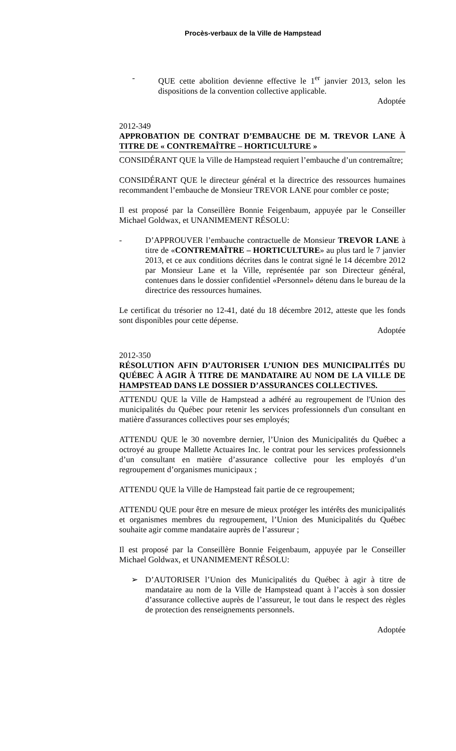Procès-verbaux de la Ville de Hampstead
- QUE cette abolition devienne effective le 1<sup>er</sup> janvier 2013, selon les dispositions de la convention collective applicable.
Adoptée
2012-349
APPROBATION DE CONTRAT D’EMBAUCHE DE M. TREVOR LANE À TITRE DE « CONTREMAÎTRE – HORTICULTURE »
CONSIDÉRANT QUE la Ville de Hampstead requiert l’embauche d’un contremaître;
CONSIDÉRANT QUE le directeur général et la directrice des ressources humaines recommandent l’embauche de Monsieur TREVOR LANE pour combler ce poste;
Il est proposé par la Conseillère Bonnie Feigenbaum, appuyée par le Conseiller Michael Goldwax, et UNANIMEMENT RÉSOLU:
- D’APPROUVER l’embauche contractuelle de Monsieur TREVOR LANE à titre de «CONTREMAÎTRE – HORTICULTURE» au plus tard le 7 janvier 2013, et ce aux conditions décrites dans le contrat signé le 14 décembre 2012 par Monsieur Lane et la Ville, représentée par son Directeur général, contenues dans le dossier confidentiel «Personnel» détenu dans le bureau de la directrice des ressources humaines.
Le certificat du trésorier no 12-41, daté du 18 décembre 2012, atteste que les fonds sont disponibles pour cette dépense.
Adoptée
2012-350
RÉSOLUTION AFIN D’AUTORISER L’UNION DES MUNICIPALITÉS DU QUÉBEC À AGIR À TITRE DE MANDATAIRE AU NOM DE LA VILLE DE HAMPSTEAD DANS LE DOSSIER D’ASSURANCES COLLECTIVES.
ATTENDU QUE la Ville de Hampstead a adhéré au regroupement de l'Union des municipalités du Québec pour retenir les services professionnels d'un consultant en matière d'assurances collectives pour ses employés;
ATTENDU QUE le 30 novembre dernier, l’Union des Municipalités du Québec a octroyé au groupe Mallette Actuaires Inc. le contrat pour les services professionnels d’un consultant en matière d’assurance collective pour les employés d’un regroupement d’organismes municipaux ;
ATTENDU QUE la Ville de Hampstead fait partie de ce regroupement;
ATTENDU QUE pour être en mesure de mieux protéger les intérêts des municipalités et organismes membres du regroupement, l’Union des Municipalités du Québec souhaite agir comme mandataire auprès de l’assureur ;
Il est proposé par la Conseillère Bonnie Feigenbaum, appuyée par le Conseiller Michael Goldwax, et UNANIMEMENT RÉSOLU:
➢ D’AUTORISER l’Union des Municipalités du Québec à agir à titre de mandataire au nom de la Ville de Hampstead quant à l’accès à son dossier d’assurance collective auprès de l’assureur, le tout dans le respect des règles de protection des renseignements personnels.
Adoptée